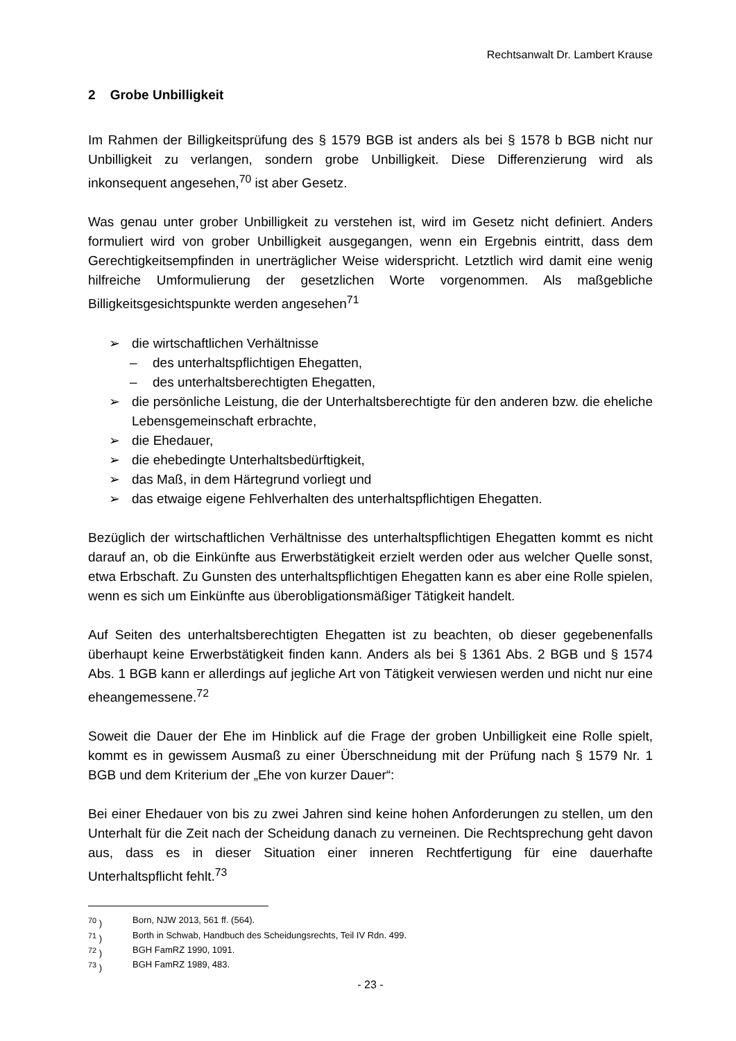Rechtsanwalt Dr. Lambert Krause
2 Grobe Unbilligkeit
Im Rahmen der Billigkeitsprüfung des § 1579 BGB ist anders als bei § 1578 b BGB nicht nur Unbilligkeit zu verlangen, sondern grobe Unbilligkeit. Diese Differenzierung wird als inkonsequent angesehen,<sup>70</sup> ist aber Gesetz.
Was genau unter grober Unbilligkeit zu verstehen ist, wird im Gesetz nicht definiert. Anders formuliert wird von grober Unbilligkeit ausgegangen, wenn ein Ergebnis eintritt, dass dem Gerechtigkeitsempfinden in unerträglicher Weise widerspricht. Letztlich wird damit eine wenig hilfreiche Umformulierung der gesetzlichen Worte vorgenommen. Als maßgebliche Billigkeitsgesichtspunkte werden angesehen<sup>71</sup>
➢ die wirtschaftlichen Verhältnisse
– des unterhaltspflichtigen Ehegatten,
– des unterhaltsberechtigten Ehegatten,
➢ die persönliche Leistung, die der Unterhaltsberechtigte für den anderen bzw. die eheliche Lebensgemeinschaft erbrachte,
➢ die Ehedauer,
➢ die ehebedingte Unterhaltsbedürftigkeit,
➢ das Maß, in dem Härtegrund vorliegt und
➢ das etwaige eigene Fehlverhalten des unterhaltspflichtigen Ehegatten.
Bezüglich der wirtschaftlichen Verhältnisse des unterhaltspflichtigen Ehegatten kommt es nicht darauf an, ob die Einkünfte aus Erwerbstätigkeit erzielt werden oder aus welcher Quelle sonst, etwa Erbschaft. Zu Gunsten des unterhaltspflichtigen Ehegatten kann es aber eine Rolle spielen, wenn es sich um Einkünfte aus überobligationsmäßiger Tätigkeit handelt.
Auf Seiten des unterhaltsberechtigten Ehegatten ist zu beachten, ob dieser gegebenenfalls überhaupt keine Erwerbstätigkeit finden kann. Anders als bei § 1361 Abs. 2 BGB und § 1574 Abs. 1 BGB kann er allerdings auf jegliche Art von Tätigkeit verwiesen werden und nicht nur eine eheangemessene.<sup>72</sup>
Soweit die Dauer der Ehe im Hinblick auf die Frage der groben Unbilligkeit eine Rolle spielt, kommt es in gewissem Ausmaß zu einer Überschneidung mit der Prüfung nach § 1579 Nr. 1 BGB und dem Kriterium der „Ehe von kurzer Dauer“:
Bei einer Ehedauer von bis zu zwei Jahren sind keine hohen Anforderungen zu stellen, um den Unterhalt für die Zeit nach der Scheidung danach zu verneinen. Die Rechtsprechung geht davon aus, dass es in dieser Situation einer inneren Rechtfertigung für eine dauerhafte Unterhaltspflicht fehlt.<sup>73</sup>
<sup>70</sup> ) Born, NJW 2013, 561 ff. (564).
<sup>71</sup> ) Borth in Schwab, Handbuch des Scheidungsrechts, Teil IV Rdn. 499.
<sup>72</sup> ) BGH FamRZ 1990, 1091.
<sup>73</sup> ) BGH FamRZ 1989, 483.
- 23 -